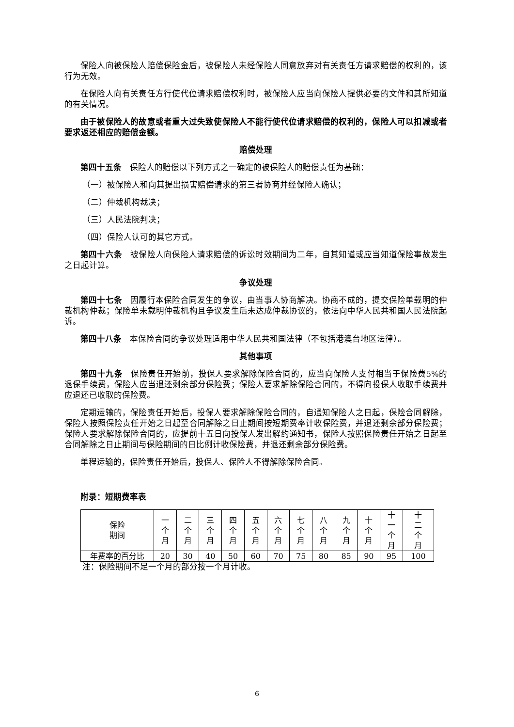保险人向被保险人赔偿保险金后，被保险人未经保险人同意放弃对有关责任方请求赔偿的权利的，该行为无效。
在保险人向有关责任方行使代位请求赔偿权利时，被保险人应当向保险人提供必要的文件和其所知道的有关情况。
由于被保险人的故意或者重大过失致使保险人不能行使代位请求赔偿的权利的，保险人可以扣减或者要求返还相应的赔偿金额。
赔偿处理
第四十五条　保险人的赔偿以下列方式之一确定的被保险人的赔偿责任为基础：
（一）被保险人和向其提出损害赔偿请求的第三者协商并经保险人确认；
（二）仲裁机构裁决；
（三）人民法院判决；
（四）保险人认可的其它方式。
第四十六条　被保险人向保险人请求赔偿的诉讼时效期间为二年，自其知道或应当知道保险事故发生之日起计算。
争议处理
第四十七条　因履行本保险合同发生的争议，由当事人协商解决。协商不成的，提交保险单载明的仲裁机构仲裁；保险单未载明仲裁机构且争议发生后未达成仲裁协议的，依法向中华人民共和国人民法院起诉。
第四十八条　本保险合同的争议处理适用中华人民共和国法律（不包括港澳台地区法律）。
其他事项
第四十九条　保险责任开始前，投保人要求解除保险合同的，应当向保险人支付相当于保险费5%的退保手续费，保险人应当退还剩余部分保险费；保险人要求解除保险合同的，不得向投保人收取手续费并应退还已收取的保险费。
定期运输的，保险责任开始后，投保人要求解除保险合同的，自通知保险人之日起，保险合同解除，保险人按照保险责任开始之日起至合同解除之日止期间按短期费率计收保险费，并退还剩余部分保险费；保险人要求解除保险合同的，应提前十五日向投保人发出解约通知书，保险人按照保险责任开始之日起至合同解除之日止期间与保险期间的日比例计收保险费，并退还剩余部分保险费。
单程运输的，保险责任开始后，投保人、保险人不得解除保险合同。
附录：短期费率表
| 保险 期间 | 一 个 月 | 二 个 月 | 三 个 月 | 四 个 月 | 五 个 月 | 六 个 月 | 七 个 月 | 八 个 月 | 九 个 月 | 十 个 月 | 十 一 个 月 | 十 二 个 月 |
| 年费率的百分比 | 20 | 30 | 40 | 50 | 60 | 70 | 75 | 80 | 85 | 90 | 95 | 100 |
注：保险期间不足一个月的部分按一个月计收。
6